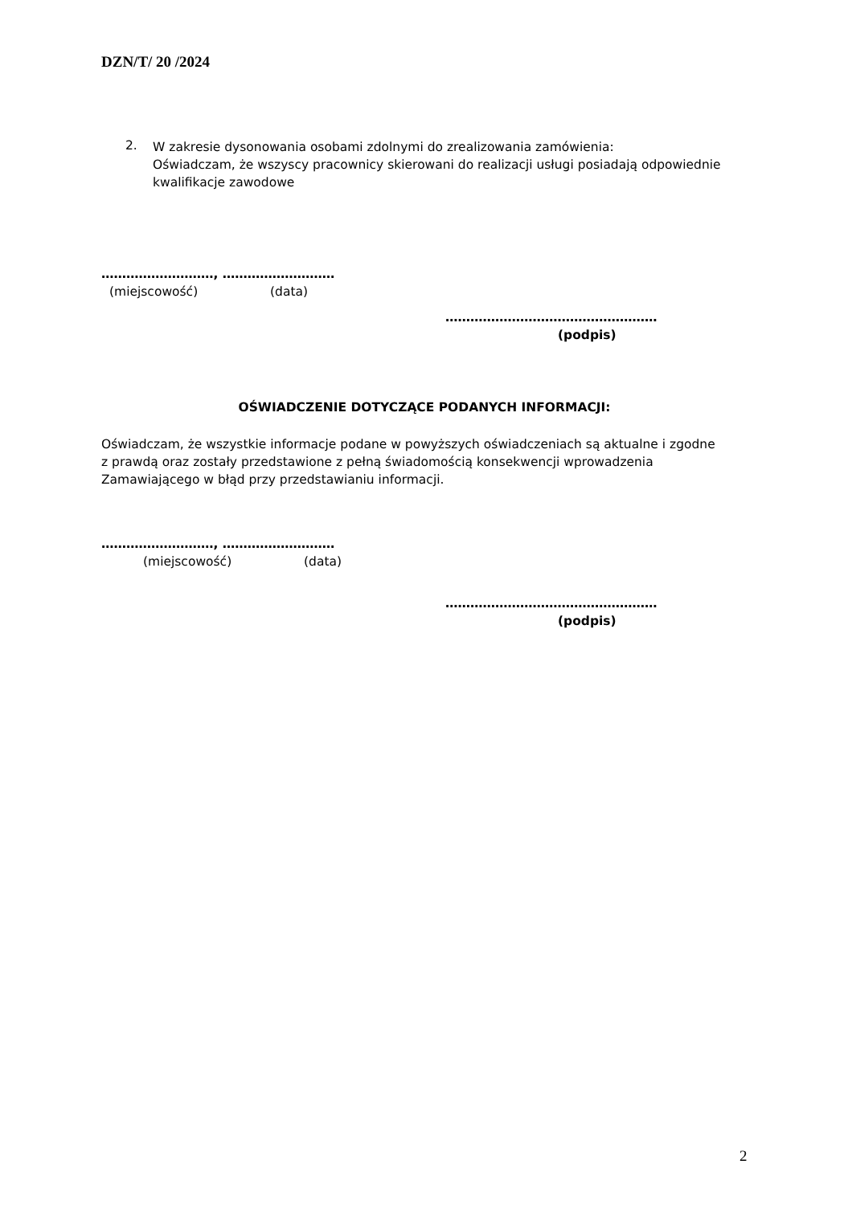DZN/T/ 20 /2024
2.
W zakresie dysonowania osobami zdolnymi do zrealizowania zamówienia:
Oświadczam, że wszyscy pracownicy skierowani do realizacji usługi posiadają odpowiednie
kwalifikacje zawodowe
………………………, ………………………
(miejscowość) (data)
……………………………………………
(podpis)
OŚWIADCZENIE DOTYCZĄCE PODANYCH INFORMACJI:
Oświadczam, że wszystkie informacje podane w powyższych oświadczeniach są aktualne i zgodne
z prawdą oraz zostały przedstawione z pełną świadomością konsekwencji wprowadzenia
Zamawiającego w błąd przy przedstawianiu informacji.
………………………, ………………………
(miejscowość) (data)
……………………………………………
(podpis)
2